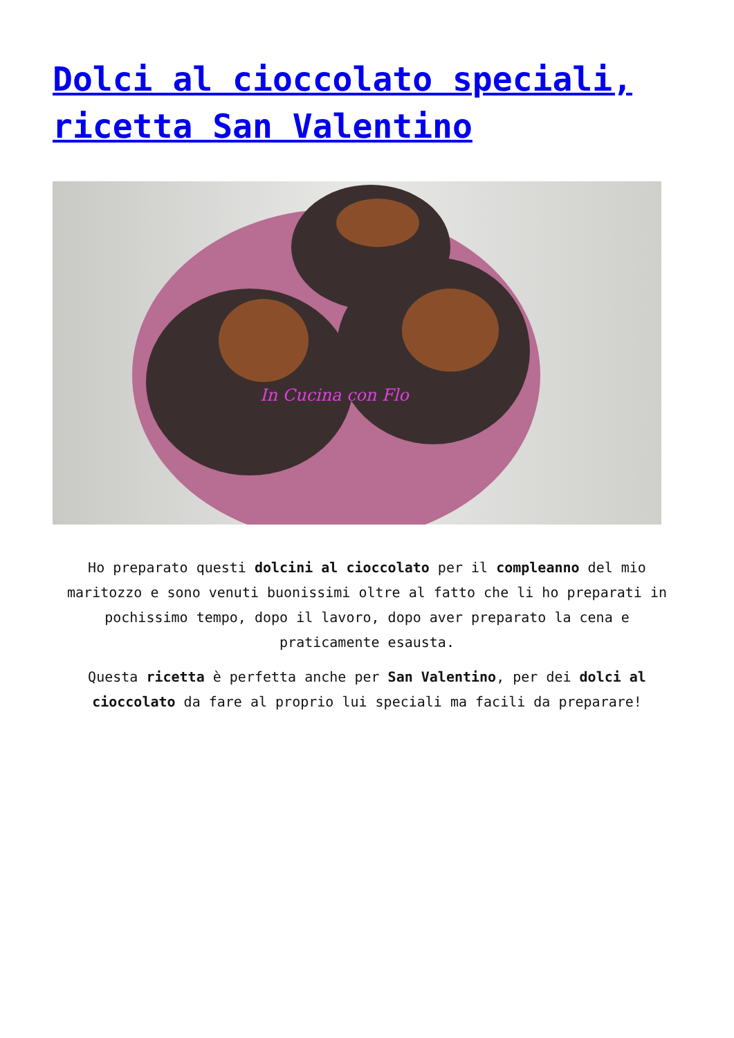Dolci al cioccolato speciali, ricetta San Valentino
In Cucina con Flo
Ho preparato questi dolcini al cioccolato per il compleanno del mio maritozzo e sono venuti buonissimi oltre al fatto che li ho preparati in pochissimo tempo, dopo il lavoro, dopo aver preparato la cena e praticamente esausta.
Questa ricetta è perfetta anche per San Valentino, per dei dolci al cioccolato da fare al proprio lui speciali ma facili da preparare!